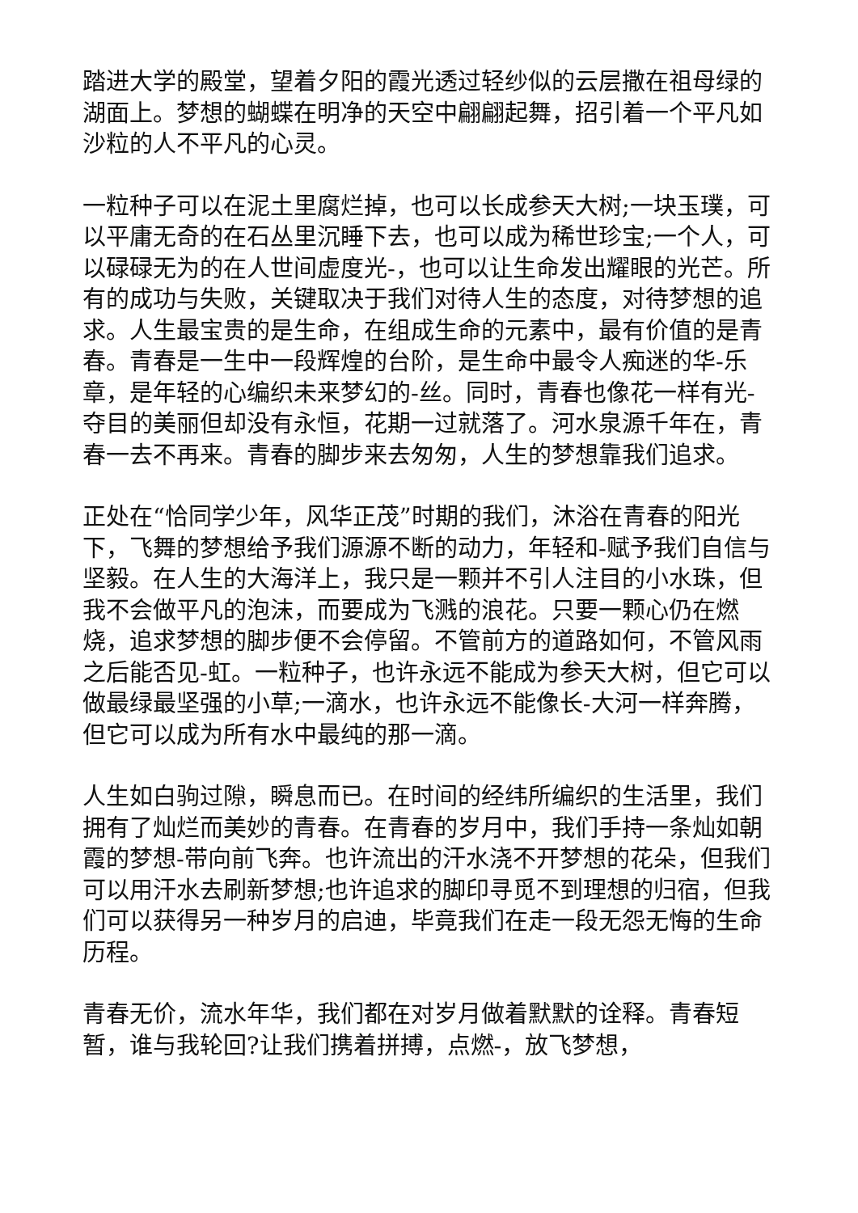踏进大学的殿堂，望着夕阳的霞光透过轻纱似的云层撒在祖母绿的湖面上。梦想的蝴蝶在明净的天空中翩翩起舞，招引着一个平凡如沙粒的人不平凡的心灵。
一粒种子可以在泥土里腐烂掉，也可以长成参天大树;一块玉璞，可以平庸无奇的在石丛里沉睡下去，也可以成为稀世珍宝;一个人，可以碌碌无为的在人世间虚度光-，也可以让生命发出耀眼的光芒。所有的成功与失败，关键取决于我们对待人生的态度，对待梦想的追求。人生最宝贵的是生命，在组成生命的元素中，最有价值的是青春。青春是一生中一段辉煌的台阶，是生命中最令人痴迷的华-乐章，是年轻的心编织未来梦幻的-丝。同时，青春也像花一样有光-夺目的美丽但却没有永恒，花期一过就落了。河水泉源千年在，青春一去不再来。青春的脚步来去匆匆，人生的梦想靠我们追求。
正处在“恰同学少年，风华正茂”时期的我们，沐浴在青春的阳光下，飞舞的梦想给予我们源源不断的动力，年轻和-赋予我们自信与坚毅。在人生的大海洋上，我只是一颗并不引人注目的小水珠，但我不会做平凡的泡沫，而要成为飞溅的浪花。只要一颗心仍在燃烧，追求梦想的脚步便不会停留。不管前方的道路如何，不管风雨之后能否见-虹。一粒种子，也许永远不能成为参天大树，但它可以做最绿最坚强的小草;一滴水，也许永远不能像长-大河一样奔腾，但它可以成为所有水中最纯的那一滴。
人生如白驹过隙，瞬息而已。在时间的经纬所编织的生活里，我们拥有了灿烂而美妙的青春。在青春的岁月中，我们手持一条灿如朝霞的梦想-带向前飞奔。也许流出的汗水浇不开梦想的花朵，但我们可以用汗水去刷新梦想;也许追求的脚印寻觅不到理想的归宿，但我们可以获得另一种岁月的启迪，毕竟我们在走一段无怨无悔的生命历程。
青春无价，流水年华，我们都在对岁月做着默默的诠释。青春短暂，谁与我轮回?让我们携着拼搏，点燃-，放飞梦想，